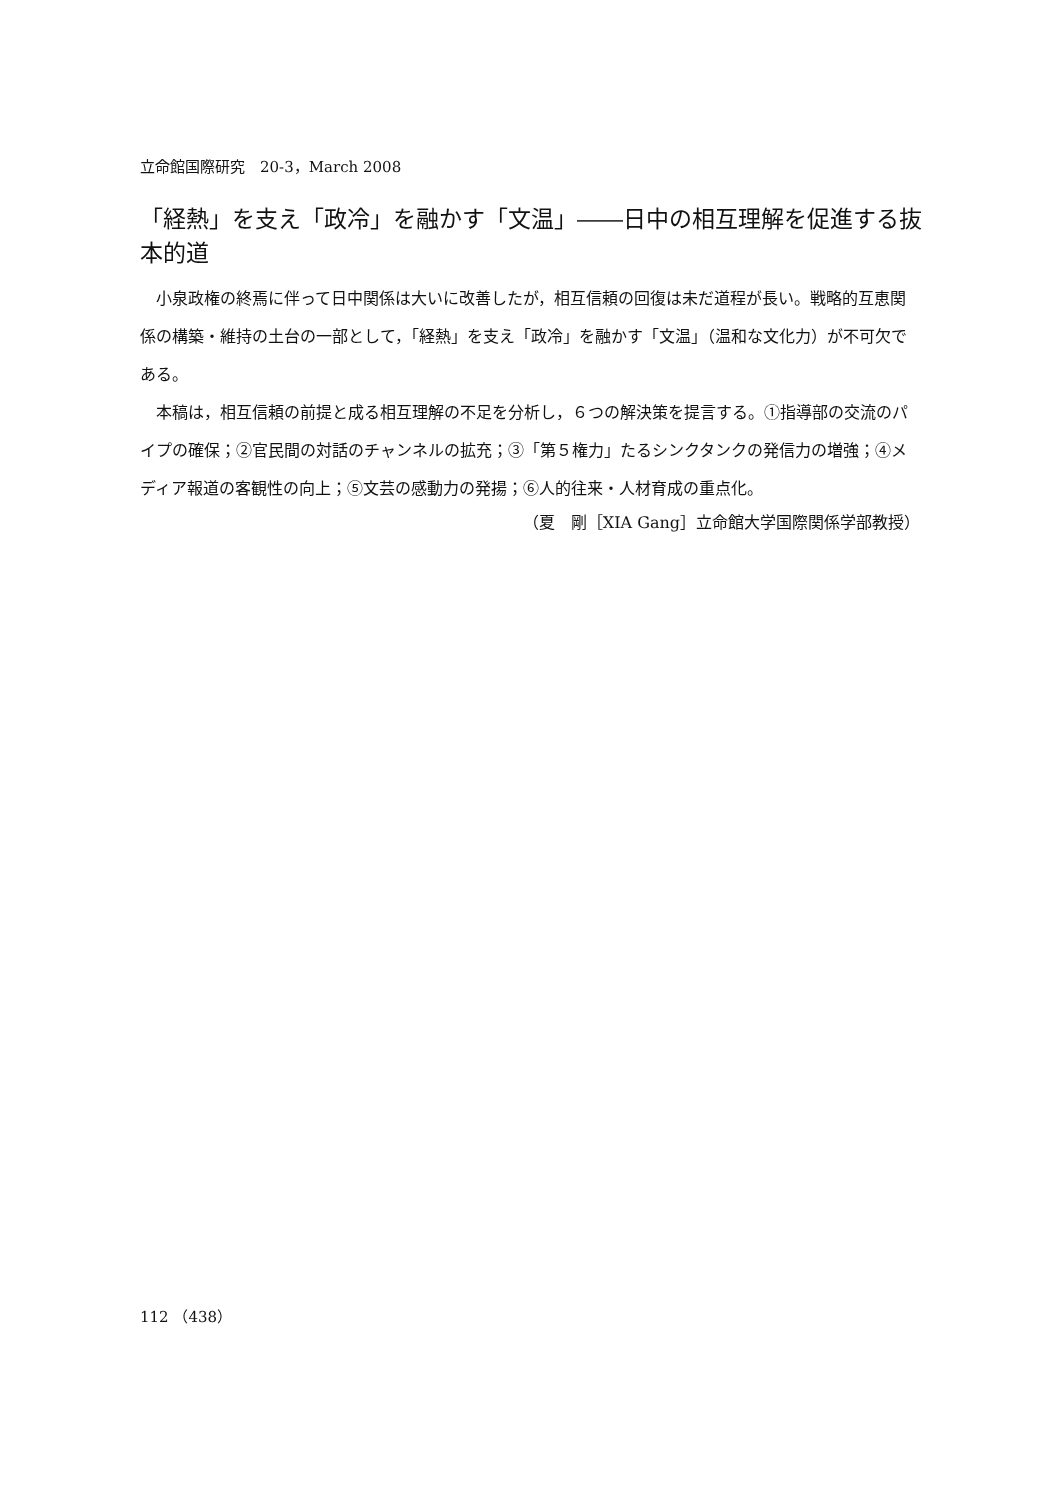立命館国際研究　20-3，March 2008
「経熱」を支え「政冷」を融かす「文温」――日中の相互理解を促進する抜本的道
小泉政権の終焉に伴って日中関係は大いに改善したが，相互信頼の回復は未だ道程が長い。戦略的互恵関係の構築・維持の土台の一部として，「経熱」を支え「政冷」を融かす「文温」（温和な文化力）が不可欠である。
本稿は，相互信頼の前提と成る相互理解の不足を分析し，６つの解決策を提言する。①指導部の交流のパイプの確保；②官民間の対話のチャンネルの拡充；③「第５権力」たるシンクタンクの発信力の増強；④メディア報道の客観性の向上；⑤文芸の感動力の発揚；⑥人的往来・人材育成の重点化。
（夏　剛［XIA Gang］立命館大学国際関係学部教授）
112 （438）